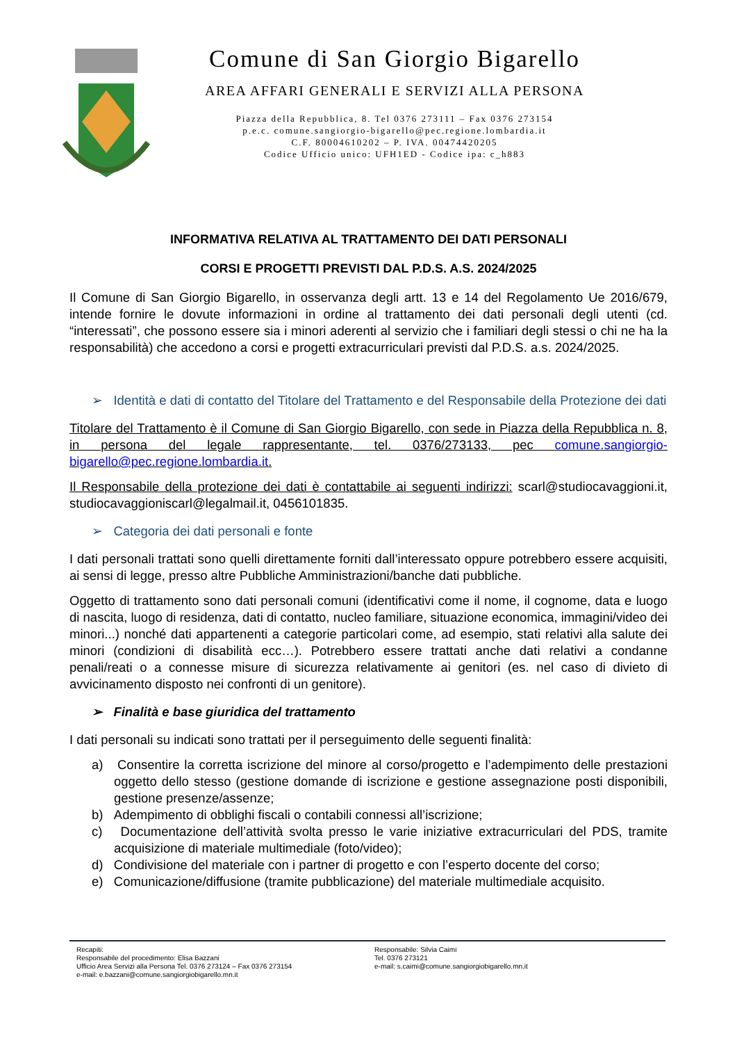Comune di San Giorgio Bigarello
AREA AFFARI GENERALI E SERVIZI ALLA PERSONA
Piazza della Repubblica, 8. Tel 0376 273111 – Fax 0376 273154
p.e.c. comune.sangiorgio-bigarello@pec.regione.lombardia.it
C.F. 80004610202 – P. IVA. 00474420205
Codice Ufficio unico: UFH1ED - Codice ipa: c_h883
INFORMATIVA RELATIVA AL TRATTAMENTO DEI DATI PERSONALI
CORSI E PROGETTI PREVISTI DAL P.D.S. A.S. 2024/2025
Il Comune di San Giorgio Bigarello, in osservanza degli artt. 13 e 14 del Regolamento Ue 2016/679, intende fornire le dovute informazioni in ordine al trattamento dei dati personali degli utenti (cd. “interessati”, che possono essere sia i minori aderenti al servizio che i familiari degli stessi o chi ne ha la responsabilità) che accedono a corsi e progetti extracurriculari previsti dal P.D.S. a.s. 2024/2025.
➢ Identità e dati di contatto del Titolare del Trattamento e del Responsabile della Protezione dei dati
Titolare del Trattamento è il Comune di San Giorgio Bigarello, con sede in Piazza della Repubblica n. 8, in persona del legale rappresentante, tel. 0376/273133, pec comune.sangiorgio-bigarello@pec.regione.lombardia.it.
Il Responsabile della protezione dei dati è contattabile ai seguenti indirizzi: scarl@studiocavaggioni.it, studiocavaggioniscarl@legalmail.it, 0456101835.
➢ Categoria dei dati personali e fonte
I dati personali trattati sono quelli direttamente forniti dall’interessato oppure potrebbero essere acquisiti, ai sensi di legge, presso altre Pubbliche Amministrazioni/banche dati pubbliche.
Oggetto di trattamento sono dati personali comuni (identificativi come il nome, il cognome, data e luogo di nascita, luogo di residenza, dati di contatto, nucleo familiare, situazione economica, immagini/video dei minori...) nonché dati appartenenti a categorie particolari come, ad esempio, stati relativi alla salute dei minori (condizioni di disabilità ecc…). Potrebbero essere trattati anche dati relativi a condanne penali/reati o a connesse misure di sicurezza relativamente ai genitori (es. nel caso di divieto di avvicinamento disposto nei confronti di un genitore).
➢ Finalità e base giuridica del trattamento
I dati personali su indicati sono trattati per il perseguimento delle seguenti finalità:
a) Consentire la corretta iscrizione del minore al corso/progetto e l’adempimento delle prestazioni oggetto dello stesso (gestione domande di iscrizione e gestione assegnazione posti disponibili, gestione presenze/assenze;
b) Adempimento di obblighi fiscali o contabili connessi all’iscrizione;
c) Documentazione dell’attività svolta presso le varie iniziative extracurriculari del PDS, tramite acquisizione di materiale multimediale (foto/video);
d) Condivisione del materiale con i partner di progetto e con l’esperto docente del corso;
e) Comunicazione/diffusione (tramite pubblicazione) del materiale multimediale acquisito.
Recapiti:
Responsabile del procedimento: Elisa Bazzani
Ufficio Area Servizi alla Persona Tel. 0376 273124 – Fax 0376 273154
e-mail: e.bazzani@comune.sangiorgiobigarello.mn.it
Responsabile: Silvia Caimi
Tel. 0376 273121
e-mail: s.caimi@comune.sangiorgiobigarello.mn.it